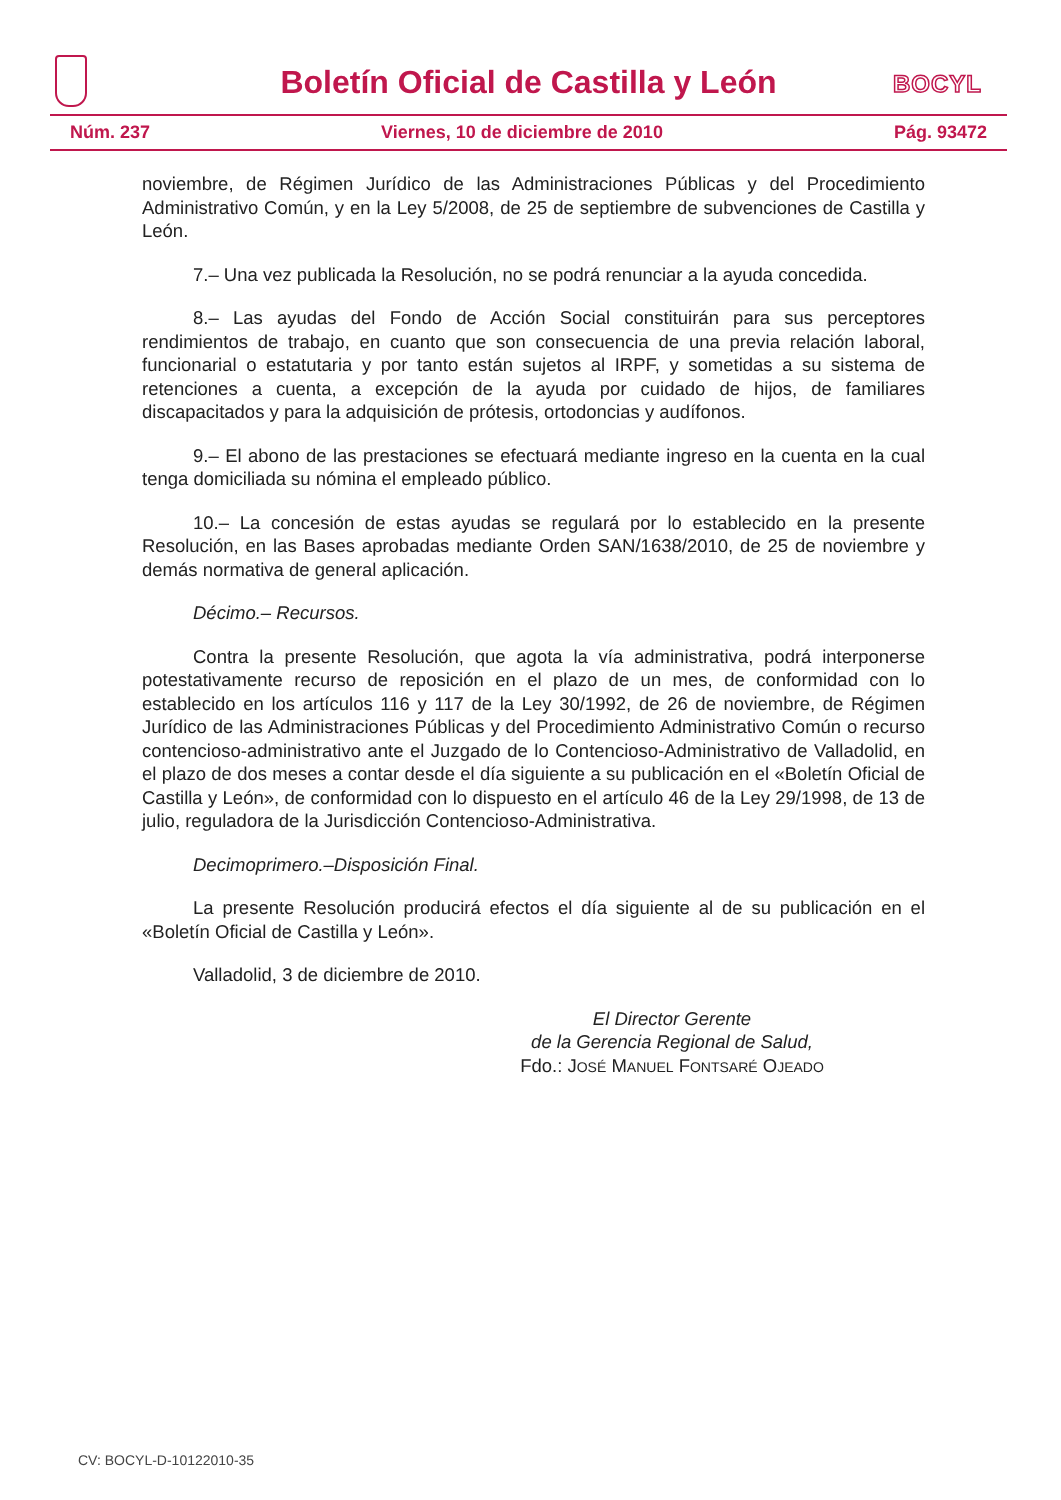BOCYL
Boletín Oficial de Castilla y León
Núm. 237 Viernes, 10 de diciembre de 2010 Pág. 93472
noviembre, de Régimen Jurídico de las Administraciones Públicas y del Procedimiento Administrativo Común, y en la Ley 5/2008, de 25 de septiembre de subvenciones de Castilla y León.
7.– Una vez publicada la Resolución, no se podrá renunciar a la ayuda concedida.
8.– Las ayudas del Fondo de Acción Social constituirán para sus perceptores rendimientos de trabajo, en cuanto que son consecuencia de una previa relación laboral, funcionarial o estatutaria y por tanto están sujetos al IRPF, y sometidas a su sistema de retenciones a cuenta, a excepción de la ayuda por cuidado de hijos, de familiares discapacitados y para la adquisición de prótesis, ortodoncias y audífonos.
9.– El abono de las prestaciones se efectuará mediante ingreso en la cuenta en la cual tenga domiciliada su nómina el empleado público.
10.– La concesión de estas ayudas se regulará por lo establecido en la presente Resolución, en las Bases aprobadas mediante Orden SAN/1638/2010, de 25 de noviembre y demás normativa de general aplicación.
Décimo.– Recursos.
Contra la presente Resolución, que agota la vía administrativa, podrá interponerse potestativamente recurso de reposición en el plazo de un mes, de conformidad con lo establecido en los artículos 116 y 117 de la Ley 30/1992, de 26 de noviembre, de Régimen Jurídico de las Administraciones Públicas y del Procedimiento Administrativo Común o recurso contencioso-administrativo ante el Juzgado de lo Contencioso-Administrativo de Valladolid, en el plazo de dos meses a contar desde el día siguiente a su publicación en el «Boletín Oficial de Castilla y León», de conformidad con lo dispuesto en el artículo 46 de la Ley 29/1998, de 13 de julio, reguladora de la Jurisdicción Contencioso-Administrativa.
Decimoprimero.–Disposición Final.
La presente Resolución producirá efectos el día siguiente al de su publicación en el «Boletín Oficial de Castilla y León».
Valladolid, 3 de diciembre de 2010.
El Director Gerente
de la Gerencia Regional de Salud,
Fdo.: JOSÉ MANUEL FONTSARÉ OJEADO
CV: BOCYL-D-10122010-35